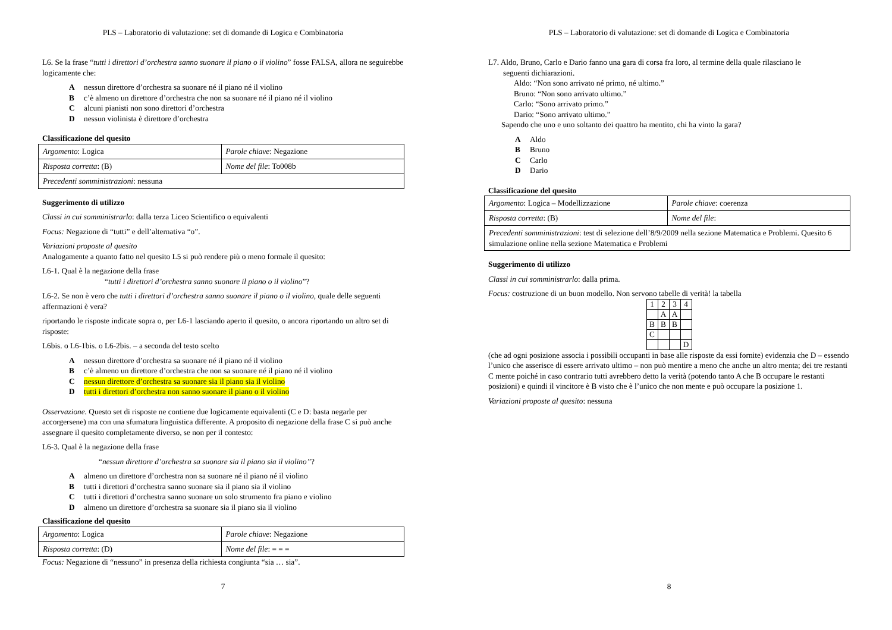PLS – Laboratorio di valutazione: set di domande di Logica e Combinatoria
L6. Se la frase “tutti i direttori d’orchestra sanno suonare il piano o il violino” fosse FALSA, allora ne seguirebbe logicamente che:
Anessun direttore d’orchestra sa suonare né il piano né il violino
Bc’è almeno un direttore d’orchestra che non sa suonare né il piano né il violino
Calcuni pianisti non sono direttori d’orchestra
Dnessun violinista è direttore d’orchestra
Classificazione del quesito
| Argomento : Logica | Parole chiave : Negazione |
| Risposta corretta : (B) | Nome del file : To008b |
| Precedenti somministrazioni : nessuna | |
Suggerimento di utilizzo
Classi in cui somministrarlo: dalla terza Liceo Scientifico o equivalenti
Focus: Negazione di “tutti” e dell’alternativa “o”.
Variazioni proposte al quesito
Analogamente a quanto fatto nel quesito L5 si può rendere più o meno formale il quesito:
L6-1. Qual è la negazione della frase
“tutti i direttori d’orchestra sanno suonare il piano o il violino”?
L6-2. Se non è vero che tutti i direttori d’orchestra sanno suonare il piano o il violino, quale delle seguenti affermazioni è vera?
riportando le risposte indicate sopra o, per L6-1 lasciando aperto il quesito, o ancora riportando un altro set di risposte:
L6bis. o L6-1bis. o L6-2bis. – a seconda del testo scelto
Anessun direttore d’orchestra sa suonare né il piano né il violino
Bc’è almeno un direttore d’orchestra che non sa suonare né il piano né il violino
Cnessun direttore d’orchestra sa suonare sia il piano sia il violino
Dtutti i direttori d’orchestra non sanno suonare il piano o il violino
Osservazione. Questo set di risposte ne contiene due logicamente equivalenti (C e D: basta negarle per accorgersene) ma con una sfumatura linguistica differente. A proposito di negazione della frase C si può anche assegnare il quesito completamente diverso, se non per il contesto:
L6-3. Qual è la negazione della frase
“nessun direttore d’orchestra sa suonare sia il piano sia il violino”?
Aalmeno un direttore d’orchestra non sa suonare né il piano né il violino
Btutti i direttori d’orchestra sanno suonare sia il piano sia il violino
Ctutti i direttori d’orchestra sanno suonare un solo strumento fra piano e violino
Dalmeno un direttore d’orchestra sa suonare sia il piano sia il violino
Classificazione del quesito
| Argomento : Logica | Parole chiave : Negazione |
| Risposta corretta : (D) | Nome del file : = = = |
Focus: Negazione di “nessuno” in presenza della richiesta congiunta “sia … sia”.
7
PLS – Laboratorio di valutazione: set di domande di Logica e Combinatoria
L7. Aldo, Bruno, Carlo e Dario fanno una gara di corsa fra loro, al termine della quale rilasciano le
seguenti dichiarazioni.
Aldo: “Non sono arrivato né primo, né ultimo.”
Bruno: “Non sono arrivato ultimo.”
Carlo: “Sono arrivato primo.”
Dario: “Sono arrivato ultimo.”
Sapendo che uno e uno soltanto dei quattro ha mentito, chi ha vinto la gara?
A Aldo
B Bruno
C Carlo
D Dario
Classificazione del quesito
| Argomento : Logica – Modellizzazione | Parole chiave : coerenza |
| Risposta corretta : (B) | Nome del file : |
| Precedenti somministrazioni : test di selezione dell’8/9/2009 nella sezione Matematica e Problemi. Quesito 6 simulazione online nella sezione Matematica e Problemi | |
Suggerimento di utilizzo
Classi in cui somministrarlo: dalla prima.
Focus: costruzione di un buon modello. Non servono tabelle di verità! la tabella
| 1 | 2 | 3 | 4 |
| | A | A | |
| B | B | B | |
| C | | | |
| | | | D |
(che ad ogni posizione associa i possibili occupanti in base alle risposte da essi fornite) evidenzia che D – essendo l’unico che asserisce di essere arrivato ultimo – non può mentire a meno che anche un altro menta; dei tre restanti C mente poiché in caso contrario tutti avrebbero detto la verità (potendo tanto A che B occupare le restanti posizioni) e quindi il vincitore è B visto che è l’unico che non mente e può occupare la posizione 1.
Variazioni proposte al quesito: nessuna
8